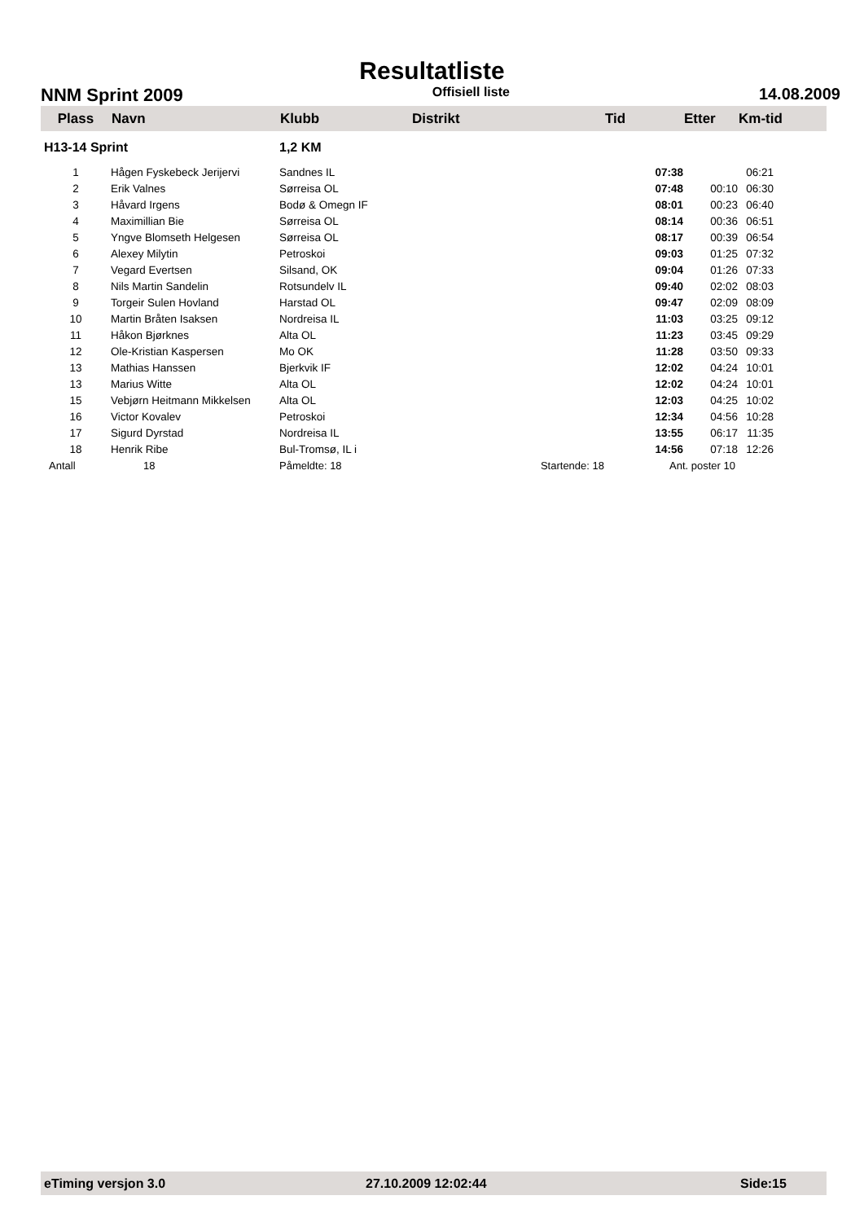Resultatliste
NNM Sprint 2009 Offisiell liste 14.08.2009
| Plass | Navn | Klubb | Distrikt | Tid | Etter | Km-tid |
| --- | --- | --- | --- | --- | --- | --- |
| H13-14 Sprint | | 1,2 KM | | | | |
| 1 | Hågen Fyskebeck Jerijervi | Sandnes IL | | 07:38 | | 06:21 |
| 2 | Erik Valnes | Sørreisa OL | | 07:48 | 00:10 | 06:30 |
| 3 | Håvard Irgens | Bodø & Omegn IF | | 08:01 | 00:23 | 06:40 |
| 4 | Maximillian Bie | Sørreisa OL | | 08:14 | 00:36 | 06:51 |
| 5 | Yngve Blomseth Helgesen | Sørreisa OL | | 08:17 | 00:39 | 06:54 |
| 6 | Alexey Milytin | Petroskoi | | 09:03 | 01:25 | 07:32 |
| 7 | Vegard Evertsen | Silsand, OK | | 09:04 | 01:26 | 07:33 |
| 8 | Nils Martin Sandelin | Rotsundelv IL | | 09:40 | 02:02 | 08:03 |
| 9 | Torgeir Sulen Hovland | Harstad OL | | 09:47 | 02:09 | 08:09 |
| 10 | Martin Bråten Isaksen | Nordreisa IL | | 11:03 | 03:25 | 09:12 |
| 11 | Håkon Bjørknes | Alta OL | | 11:23 | 03:45 | 09:29 |
| 12 | Ole-Kristian Kaspersen | Mo OK | | 11:28 | 03:50 | 09:33 |
| 13 | Mathias Hanssen | Bjerkvik IF | | 12:02 | 04:24 | 10:01 |
| 13 | Marius Witte | Alta OL | | 12:02 | 04:24 | 10:01 |
| 15 | Vebjørn Heitmann Mikkelsen | Alta OL | | 12:03 | 04:25 | 10:02 |
| 16 | Victor Kovalev | Petroskoi | | 12:34 | 04:56 | 10:28 |
| 17 | Sigurd Dyrstad | Nordreisa IL | | 13:55 | 06:17 | 11:35 |
| 18 | Henrik Ribe | Bul-Tromsø, IL i | | 14:56 | 07:18 | 12:26 |
| Antall | 18 | Påmeldte: 18 | Startende: 18 | Ant. poster 10 | | |
eTiming versjon 3.0 27.10.2009 12:02:44 Side:15